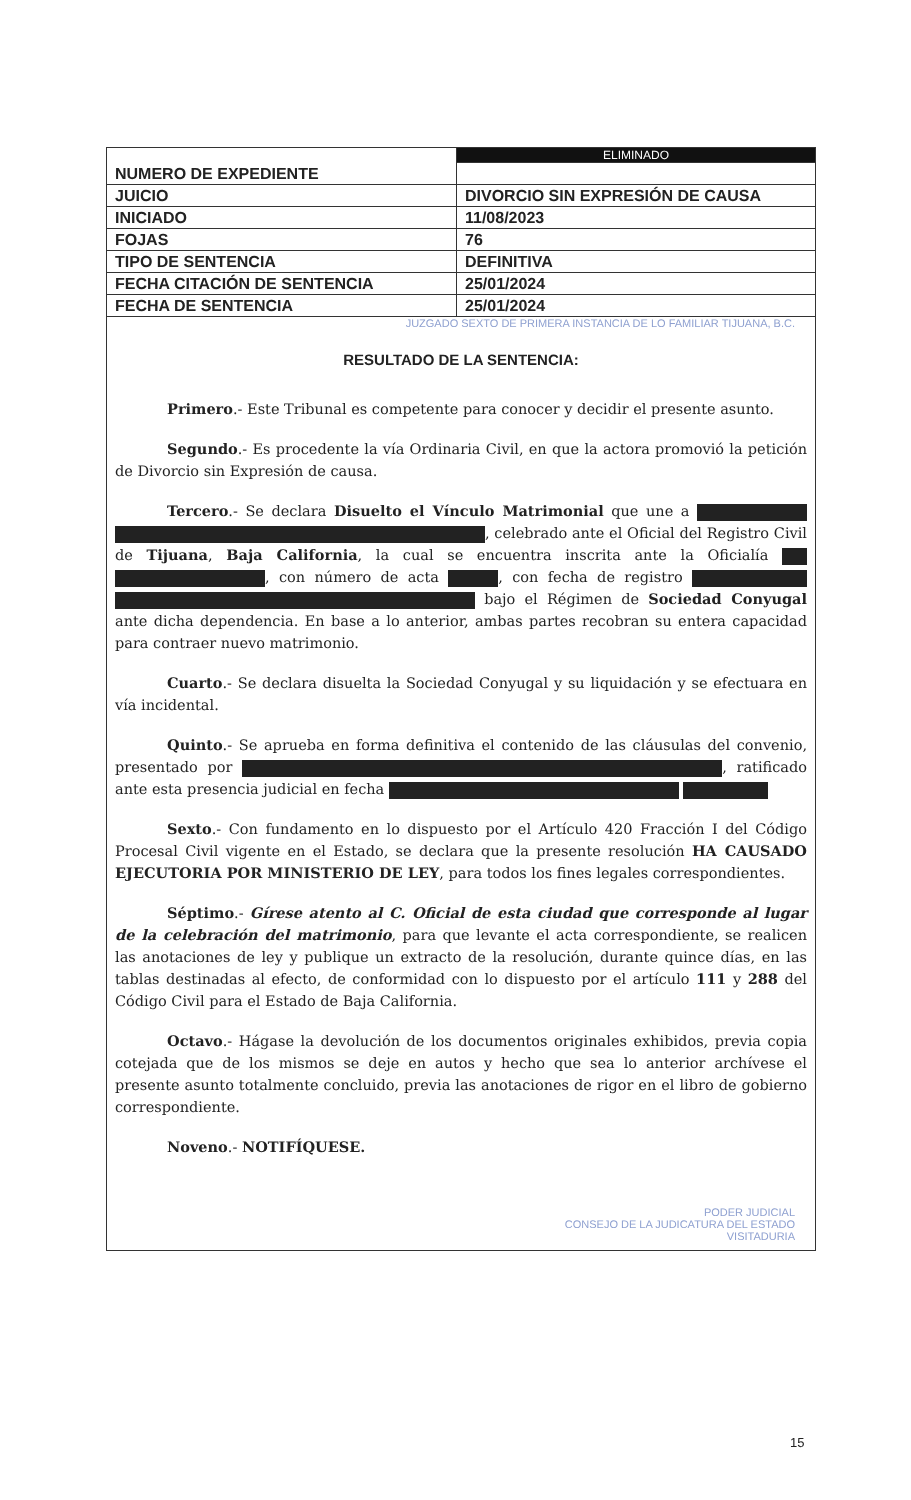| NUMERO DE EXPEDIENTE | ELIMINADO |
| JUICIO | DIVORCIO SIN EXPRESIÓN DE CAUSA |
| INICIADO | 11/08/2023 |
| FOJAS | 76 |
| TIPO DE SENTENCIA | DEFINITIVA |
| FECHA CITACIÓN DE SENTENCIA | 25/01/2024 |
| FECHA DE SENTENCIA | 25/01/2024 |
JUZGADO SEXTO DE PRIMERA INSTANCIA DE LO FAMILIAR TIJUANA, B.C.
RESULTADO DE LA SENTENCIA:
Primero.- Este Tribunal es competente para conocer y decidir el presente asunto.
Segundo.- Es procedente la vía Ordinaria Civil, en que la actora promovió la petición de Divorcio sin Expresión de causa.
Tercero.- Se declara Disuelto el Vínculo Matrimonial que une a , celebrado ante el Oficial del Registro Civil de Tijuana, Baja California, la cual se encuentra inscrita ante la Oficialía , con número de acta , con fecha de registro bajo el Régimen de Sociedad Conyugal ante dicha dependencia. En base a lo anterior, ambas partes recobran su entera capacidad para contraer nuevo matrimonio.
Cuarto.- Se declara disuelta la Sociedad Conyugal y su liquidación y se efectuara en vía incidental.
Quinto.- Se aprueba en forma definitiva el contenido de las cláusulas del convenio, presentado por , ratificado ante esta presencia judicial en fecha
Sexto.- Con fundamento en lo dispuesto por el Artículo 420 Fracción I del Código Procesal Civil vigente en el Estado, se declara que la presente resolución HA CAUSADO EJECUTORIA POR MINISTERIO DE LEY, para todos los fines legales correspondientes.
Séptimo.- Gírese atento al C. Oficial de esta ciudad que corresponde al lugar de la celebración del matrimonio, para que levante el acta correspondiente, se realicen las anotaciones de ley y publique un extracto de la resolución, durante quince días, en las tablas destinadas al efecto, de conformidad con lo dispuesto por el artículo 111 y 288 del Código Civil para el Estado de Baja California.
Octavo.- Hágase la devolución de los documentos originales exhibidos, previa copia cotejada que de los mismos se deje en autos y hecho que sea lo anterior archívese el presente asunto totalmente concluido, previa las anotaciones de rigor en el libro de gobierno correspondiente.
Noveno.- NOTIFÍQUESE.
PODER JUDICIAL
CONSEJO DE LA JUDICATURA DEL ESTADO
VISITADURIA
15